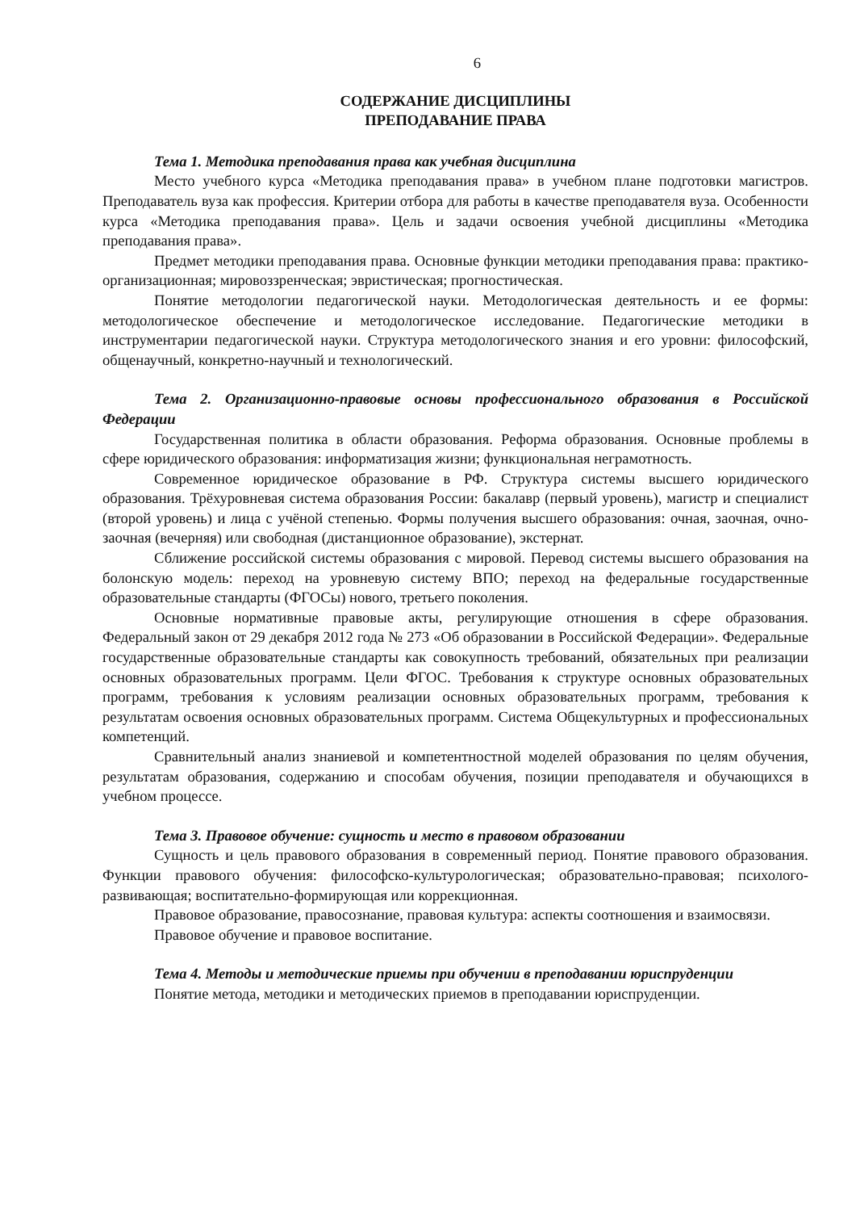6
СОДЕРЖАНИЕ ДИСЦИПЛИНЫ
ПРЕПОДАВАНИЕ ПРАВА
Тема 1. Методика преподавания права как учебная дисциплина
Место учебного курса «Методика преподавания права» в учебном плане подготовки магистров. Преподаватель вуза как профессия. Критерии отбора для работы в качестве преподавателя вуза. Особенности курса «Методика преподавания права». Цель и задачи освоения учебной дисциплины «Методика преподавания права».
Предмет методики преподавания права. Основные функции методики преподавания права: практико-организационная; мировоззренческая; эвристическая; прогностическая.
Понятие методологии педагогической науки. Методологическая деятельность и ее формы: методологическое обеспечение и методологическое исследование. Педагогические методики в инструментарии педагогической науки. Структура методологического знания и его уровни: философский, общенаучный, конкретно-научный и технологический.
Тема 2. Организационно-правовые основы профессионального образования в Российской Федерации
Государственная политика в области образования. Реформа образования. Основные проблемы в сфере юридического образования: информатизация жизни; функциональная неграмотность.
Современное юридическое образование в РФ. Структура системы высшего юридического образования. Трёхуровневая система образования России: бакалавр (первый уровень), магистр и специалист (второй уровень) и лица с учёной степенью. Формы получения высшего образования: очная, заочная, очно-заочная (вечерняя) или свободная (дистанционное образование), экстернат.
Сближение российской системы образования с мировой. Перевод системы высшего образования на болонскую модель: переход на уровневую систему ВПО; переход на федеральные государственные образовательные стандарты (ФГОСы) нового, третьего поколения.
Основные нормативные правовые акты, регулирующие отношения в сфере образования. Федеральный закон от 29 декабря 2012 года № 273 «Об образовании в Российской Федерации». Федеральные государственные образовательные стандарты как совокупность требований, обязательных при реализации основных образовательных программ. Цели ФГОС. Требования к структуре основных образовательных программ, требования к условиям реализации основных образовательных программ, требования к результатам освоения основных образовательных программ. Система Общекультурных и профессиональных компетенций.
Сравнительный анализ знаниевой и компетентностной моделей образования по целям обучения, результатам образования, содержанию и способам обучения, позиции преподавателя и обучающихся в учебном процессе.
Тема 3. Правовое обучение: сущность и место в правовом образовании
Сущность и цель правового образования в современный период. Понятие правового образования. Функции правового обучения: философско-культурологическая; образовательно-правовая; психолого-развивающая; воспитательно-формирующая или коррекционная.
Правовое образование, правосознание, правовая культура: аспекты соотношения и взаимосвязи.
Правовое обучение и правовое воспитание.
Тема 4. Методы и методические приемы при обучении в преподавании юриспруденции
Понятие метода, методики и методических приемов в преподавании юриспруденции.